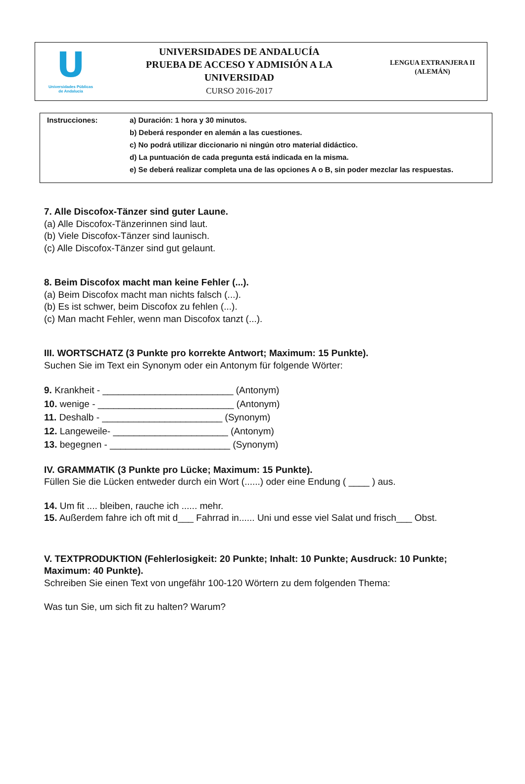U
Universidades Públicas
de Andalucía
UNIVERSIDADES DE ANDALUCÍA
PRUEBA DE ACCESO Y ADMISIÓN A LA
UNIVERSIDAD
CURSO 2016-2017
LENGUA EXTRANJERA II
(ALEMÁN)
| Instrucciones: | a) Duración: 1 hora y 30 minutos. |
| | b) Deberá responder en alemán a las cuestiones. |
| | c) No podrá utilizar diccionario ni ningún otro material didáctico. |
| | d) La puntuación de cada pregunta está indicada en la misma. |
| | e) Se deberá realizar completa una de las opciones A o B, sin poder mezclar las respuestas. |
7. Alle Discofox-Tänzer sind guter Laune.
(a) Alle Discofox-Tänzerinnen sind laut.
(b) Viele Discofox-Tänzer sind launisch.
(c) Alle Discofox-Tänzer sind gut gelaunt.
8. Beim Discofox macht man keine Fehler (...).
(a) Beim Discofox macht man nichts falsch (...).
(b) Es ist schwer, beim Discofox zu fehlen (...).
(c) Man macht Fehler, wenn man Discofox tanzt (...).
III. WORTSCHATZ (3 Punkte pro korrekte Antwort; Maximum: 15 Punkte).
Suchen Sie im Text ein Synonym oder ein Antonym für folgende Wörter:
9. Krankheit - _________________________ (Antonym)
10. wenige - __________________________ (Antonym)
11. Deshalb - _______________________ (Synonym)
12. Langeweile- ______________________ (Antonym)
13. begegnen - _______________________ (Synonym)
IV. GRAMMATIK (3 Punkte pro Lücke; Maximum: 15 Punkte).
Füllen Sie die Lücken entweder durch ein Wort (......) oder eine Endung ( ____ ) aus.
14. Um fit .... bleiben, rauche ich ...... mehr.
15. Außerdem fahre ich oft mit d___ Fahrrad in...... Uni und esse viel Salat und frisch___ Obst.
V. TEXTPRODUKTION (Fehlerlosigkeit: 20 Punkte; Inhalt: 10 Punkte; Ausdruck: 10 Punkte; Maximum: 40 Punkte).
Schreiben Sie einen Text von ungefähr 100-120 Wörtern zu dem folgenden Thema:
Was tun Sie, um sich fit zu halten? Warum?